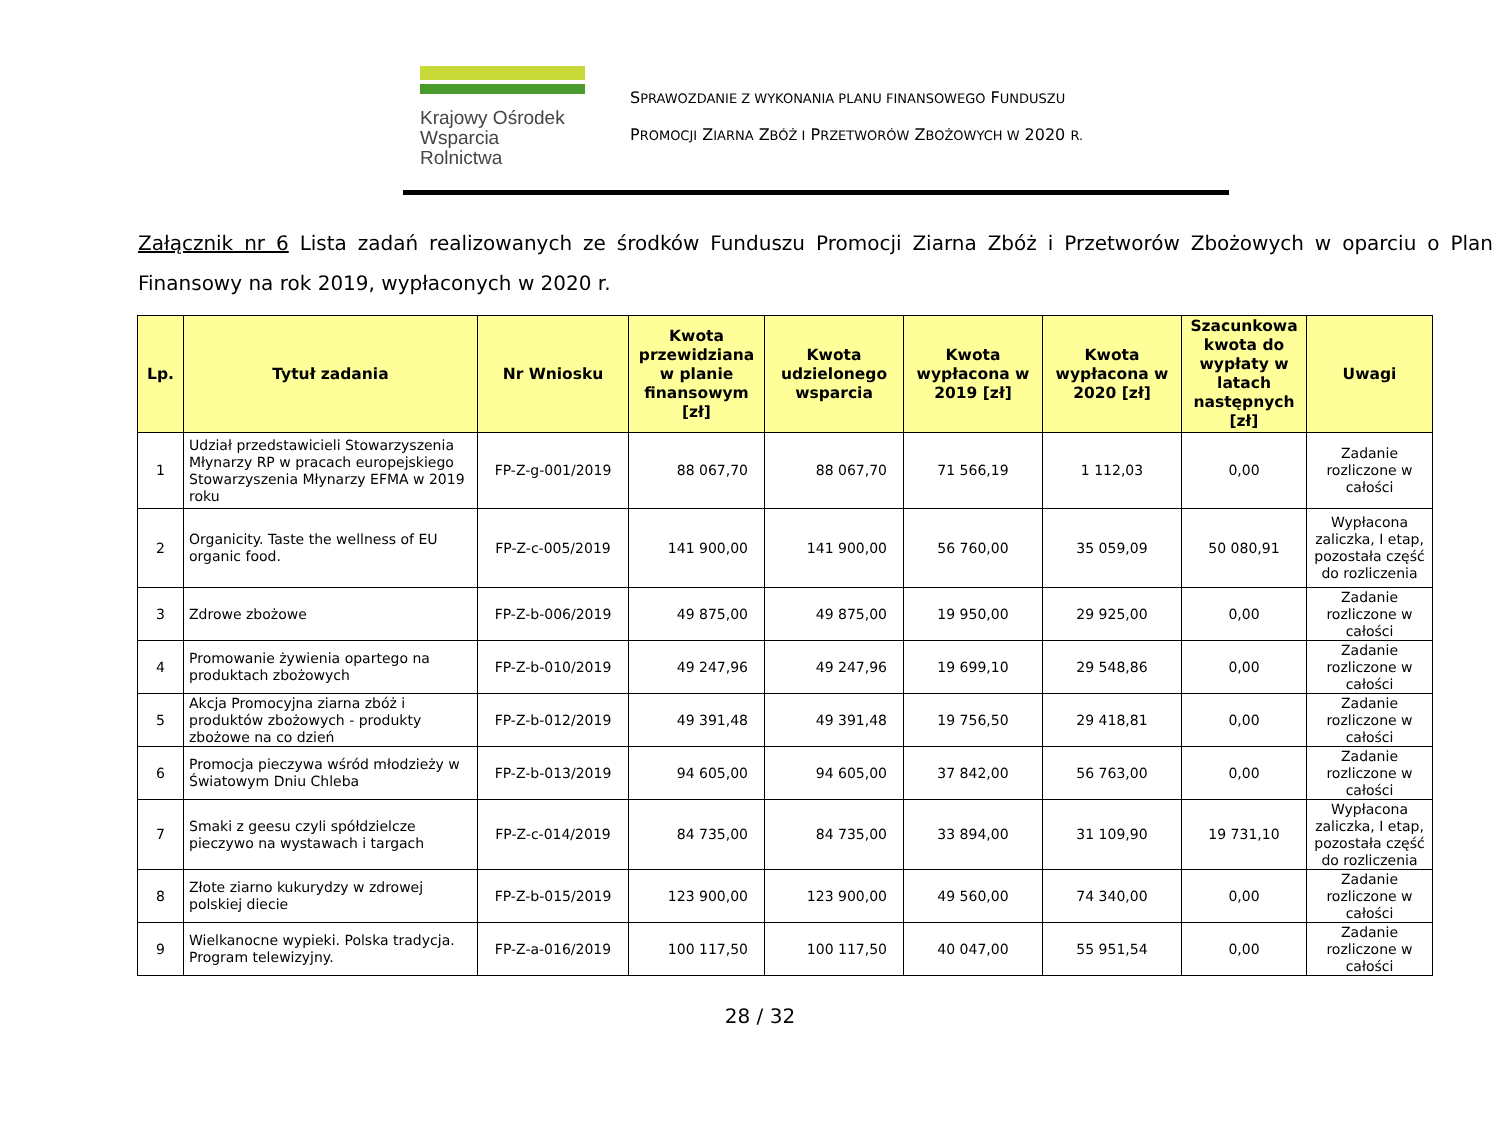Krajowy Ośrodek
Wsparcia Rolnictwa
SPRAWOZDANIE Z WYKONANIA PLANU FINANSOWEGO FUNDUSZU
PROMOCJI ZIARNA ZBÓŻ I PRZETWORÓW ZBOŻOWYCH W 2020 R.
Załącznik nr 6 Lista zadań realizowanych ze środków Funduszu Promocji Ziarna Zbóż i Przetworów Zbożowych w oparciu o Plan Finansowy na rok 2019, wypłaconych w 2020 r.
| Lp. | Tytuł zadania | Nr Wniosku | Kwota przewidziana w planie finansowym [zł] | Kwota udzielonego wsparcia | Kwota wypłacona w 2019 [zł] | Kwota wypłacona w 2020 [zł] | Szacunkowa kwota do wypłaty w latach następnych [zł] | Uwagi |
| --- | --- | --- | --- | --- | --- | --- | --- | --- |
| 1 | Udział przedstawicieli Stowarzyszenia Młynarzy RP w pracach europejskiego Stowarzyszenia Młynarzy EFMA w 2019 roku | FP-Z-g-001/2019 | 88 067,70 | 88 067,70 | 71 566,19 | 1 112,03 | 0,00 | Zadanie rozliczone w całości |
| 2 | Organicity. Taste the wellness of EU organic food. | FP-Z-c-005/2019 | 141 900,00 | 141 900,00 | 56 760,00 | 35 059,09 | 50 080,91 | Wypłacona zaliczka, I etap, pozostała część do rozliczenia |
| 3 | Zdrowe zbożowe | FP-Z-b-006/2019 | 49 875,00 | 49 875,00 | 19 950,00 | 29 925,00 | 0,00 | Zadanie rozliczone w całości |
| 4 | Promowanie żywienia opartego na produktach zbożowych | FP-Z-b-010/2019 | 49 247,96 | 49 247,96 | 19 699,10 | 29 548,86 | 0,00 | Zadanie rozliczone w całości |
| 5 | Akcja Promocyjna ziarna zbóż i produktów zbożowych - produkty zbożowe na co dzień | FP-Z-b-012/2019 | 49 391,48 | 49 391,48 | 19 756,50 | 29 418,81 | 0,00 | Zadanie rozliczone w całości |
| 6 | Promocja pieczywa wśród młodzieży w Światowym Dniu Chleba | FP-Z-b-013/2019 | 94 605,00 | 94 605,00 | 37 842,00 | 56 763,00 | 0,00 | Zadanie rozliczone w całości |
| 7 | Smaki z geesu czyli spółdzielcze pieczywo na wystawach i targach | FP-Z-c-014/2019 | 84 735,00 | 84 735,00 | 33 894,00 | 31 109,90 | 19 731,10 | Wypłacona zaliczka, I etap, pozostała część do rozliczenia |
| 8 | Złote ziarno kukurydzy w zdrowej polskiej diecie | FP-Z-b-015/2019 | 123 900,00 | 123 900,00 | 49 560,00 | 74 340,00 | 0,00 | Zadanie rozliczone w całości |
| 9 | Wielkanocne wypieki. Polska tradycja. Program telewizyjny. | FP-Z-a-016/2019 | 100 117,50 | 100 117,50 | 40 047,00 | 55 951,54 | 0,00 | Zadanie rozliczone w całości |
28 / 32